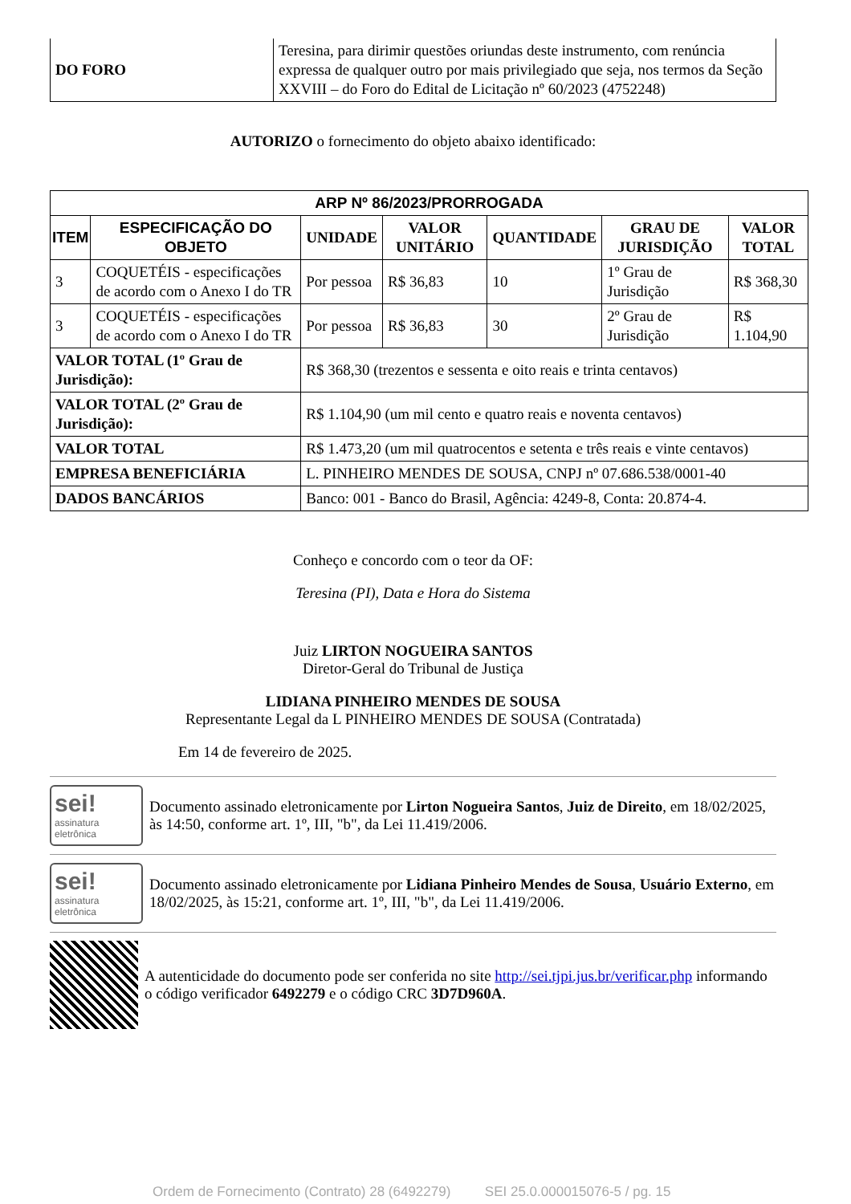| DO FORO | Teresina, para dirimir questões oriundas deste instrumento, com renúncia expressa de qualquer outro por mais privilegiado que seja, nos termos da Seção XXVIII – do Foro do Edital de Licitação nº 60/2023 (4752248) |
AUTORIZO o fornecimento do objeto abaixo identificado:
| ARP Nº 86/2023/PRORROGADA | | | | | | |
| --- | --- | --- | --- | --- | --- | --- |
| ITEM | ESPECIFICAÇÃO DO OBJETO | UNIDADE | VALOR UNITÁRIO | QUANTIDADE | GRAU DE JURISDIÇÃO | VALOR TOTAL |
| 3 | COQUETÉIS - especificações de acordo com o Anexo I do TR | Por pessoa | R$ 36,83 | 10 | 1º Grau de Jurisdição | R$ 368,30 |
| 3 | COQUETÉIS - especificações de acordo com o Anexo I do TR | Por pessoa | R$ 36,83 | 30 | 2º Grau de Jurisdição | R$ 1.104,90 |
| VALOR TOTAL (1º Grau de Jurisdição): | | R$ 368,30 (trezentos e sessenta e oito reais e trinta centavos) | | | | |
| VALOR TOTAL (2º Grau de Jurisdição): | | R$ 1.104,90 (um mil cento e quatro reais e noventa centavos) | | | | |
| VALOR TOTAL | | R$ 1.473,20 (um mil quatrocentos e setenta e três reais e vinte centavos) | | | | |
| EMPRESA BENEFICIÁRIA | | L. PINHEIRO MENDES DE SOUSA, CNPJ nº 07.686.538/0001-40 | | | | |
| DADOS BANCÁRIOS | | Banco: 001 - Banco do Brasil, Agência: 4249-8, Conta: 20.874-4. | | | | |
Conheço e concordo com o teor da OF:
Teresina (PI), Data e Hora do Sistema
Juiz LIRTON NOGUEIRA SANTOS
Diretor-Geral do Tribunal de Justiça
LIDIANA PINHEIRO MENDES DE SOUSA
Representante Legal da L PINHEIRO MENDES DE SOUSA (Contratada)
Em 14 de fevereiro de 2025.
sei!
assinatura eletrônica
Documento assinado eletronicamente por Lirton Nogueira Santos, Juiz de Direito, em 18/02/2025, às 14:50, conforme art. 1º, III, "b", da Lei 11.419/2006.
sei!
assinatura eletrônica
Documento assinado eletronicamente por Lidiana Pinheiro Mendes de Sousa, Usuário Externo, em 18/02/2025, às 15:21, conforme art. 1º, III, "b", da Lei 11.419/2006.
A autenticidade do documento pode ser conferida no site http://sei.tjpi.jus.br/verificar.php informando o código verificador 6492279 e o código CRC 3D7D960A.
Ordem de Fornecimento (Contrato) 28 (6492279) SEI 25.0.000015076-5 / pg. 15